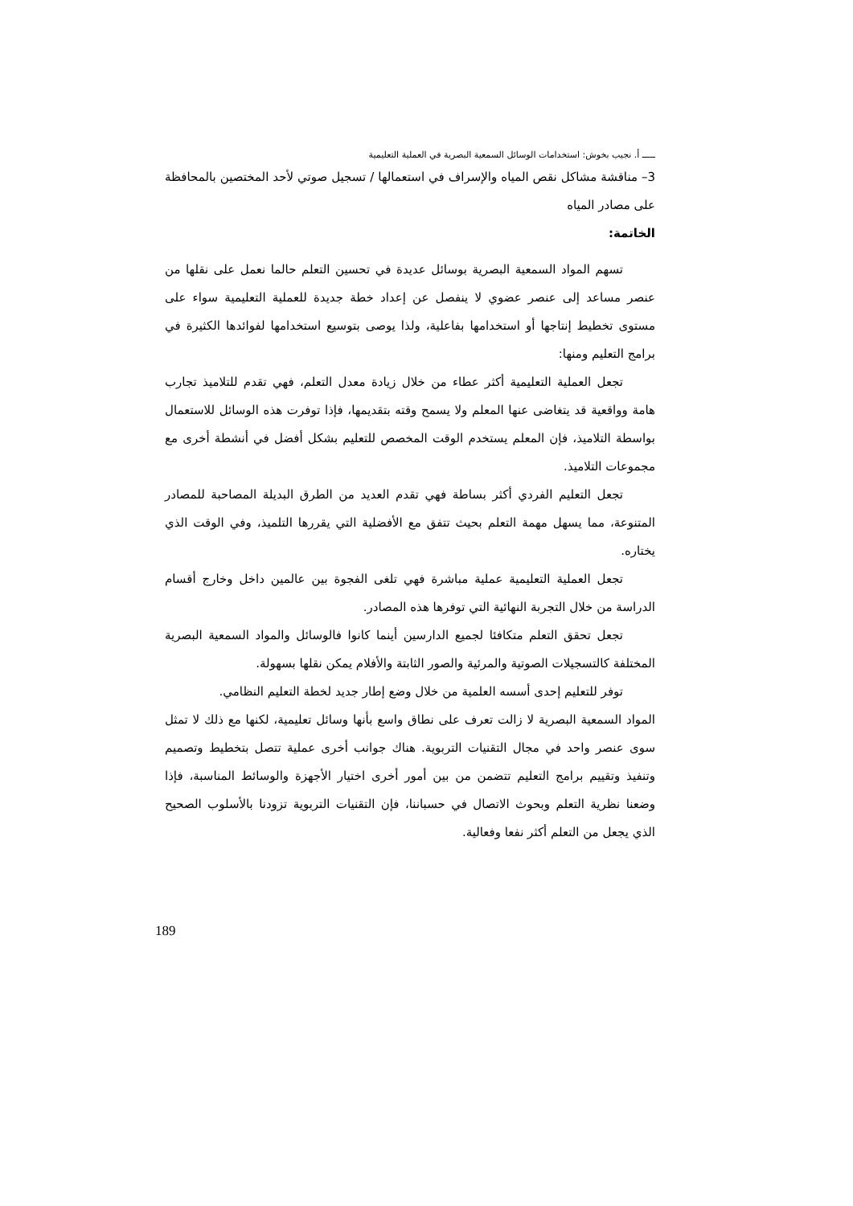ـــــ أ. نجيب بخوش: استخدامات الوسائل السمعية البصرية في العملية التعليمية
3– مناقشة مشاكل نقص المياه والإسراف في استعمالها / تسجيل صوتي لأحد المختصين بالمحافظة على مصادر المياه
الخاتمة:
تسهم المواد السمعية البصرية بوسائل عديدة في تحسين التعلم حالما نعمل على نقلها من عنصر مساعد إلى عنصر عضوي لا ينفصل عن إعداد خطة جديدة للعملية التعليمية سواء على مستوى تخطيط إنتاجها أو استخدامها بفاعلية، ولذا يوصى بتوسيع استخدامها لفوائدها الكثيرة في برامج التعليم ومنها:
تجعل العملية التعليمية أكثر عطاء من خلال زيادة معدل التعلم، فهي تقدم للتلاميذ تجارب هامة وواقعية قد يتغاضى عنها المعلم ولا يسمح وقته بتقديمها، فإذا توفرت هذه الوسائل للاستعمال بواسطة التلاميذ، فإن المعلم يستخدم الوقت المخصص للتعليم بشكل أفضل في أنشطة أخرى مع مجموعات التلاميذ.
تجعل التعليم الفردي أكثر بساطة فهي تقدم العديد من الطرق البديلة المصاحبة للمصادر المتنوعة، مما يسهل مهمة التعلم بحيث تتفق مع الأفضلية التي يقررها التلميذ، وفي الوقت الذي يختاره.
تجعل العملية التعليمية عملية مباشرة فهي تلغى الفجوة بين عالمين داخل وخارج أقسام الدراسة من خلال التجربة النهائية التي توفرها هذه المصادر.
تجعل تحقق التعلم متكافئا لجميع الدارسين أينما كانوا فالوسائل والمواد السمعية البصرية المختلفة كالتسجيلات الصوتية والمرئية والصور الثابتة والأفلام يمكن نقلها بسهولة.
توفر للتعليم إحدى أسسه العلمية من خلال وضع إطار جديد لخطة التعليم النظامي.
المواد السمعية البصرية لا زالت تعرف على نطاق واسع بأنها وسائل تعليمية، لكنها مع ذلك لا تمثل سوى عنصر واحد في مجال التقنيات التربوية. هناك جوانب أخرى عملية تتصل بتخطيط وتصميم وتنفيذ وتقييم برامج التعليم تتضمن من بين أمور أخرى اختيار الأجهزة والوسائط المناسبة، فإذا وضعنا نظرية التعلم وبحوث الاتصال في حسباننا، فإن التقنيات التربوية تزودنا بالأسلوب الصحيح الذي يجعل من التعلم أكثر نفعا وفعالية.
189